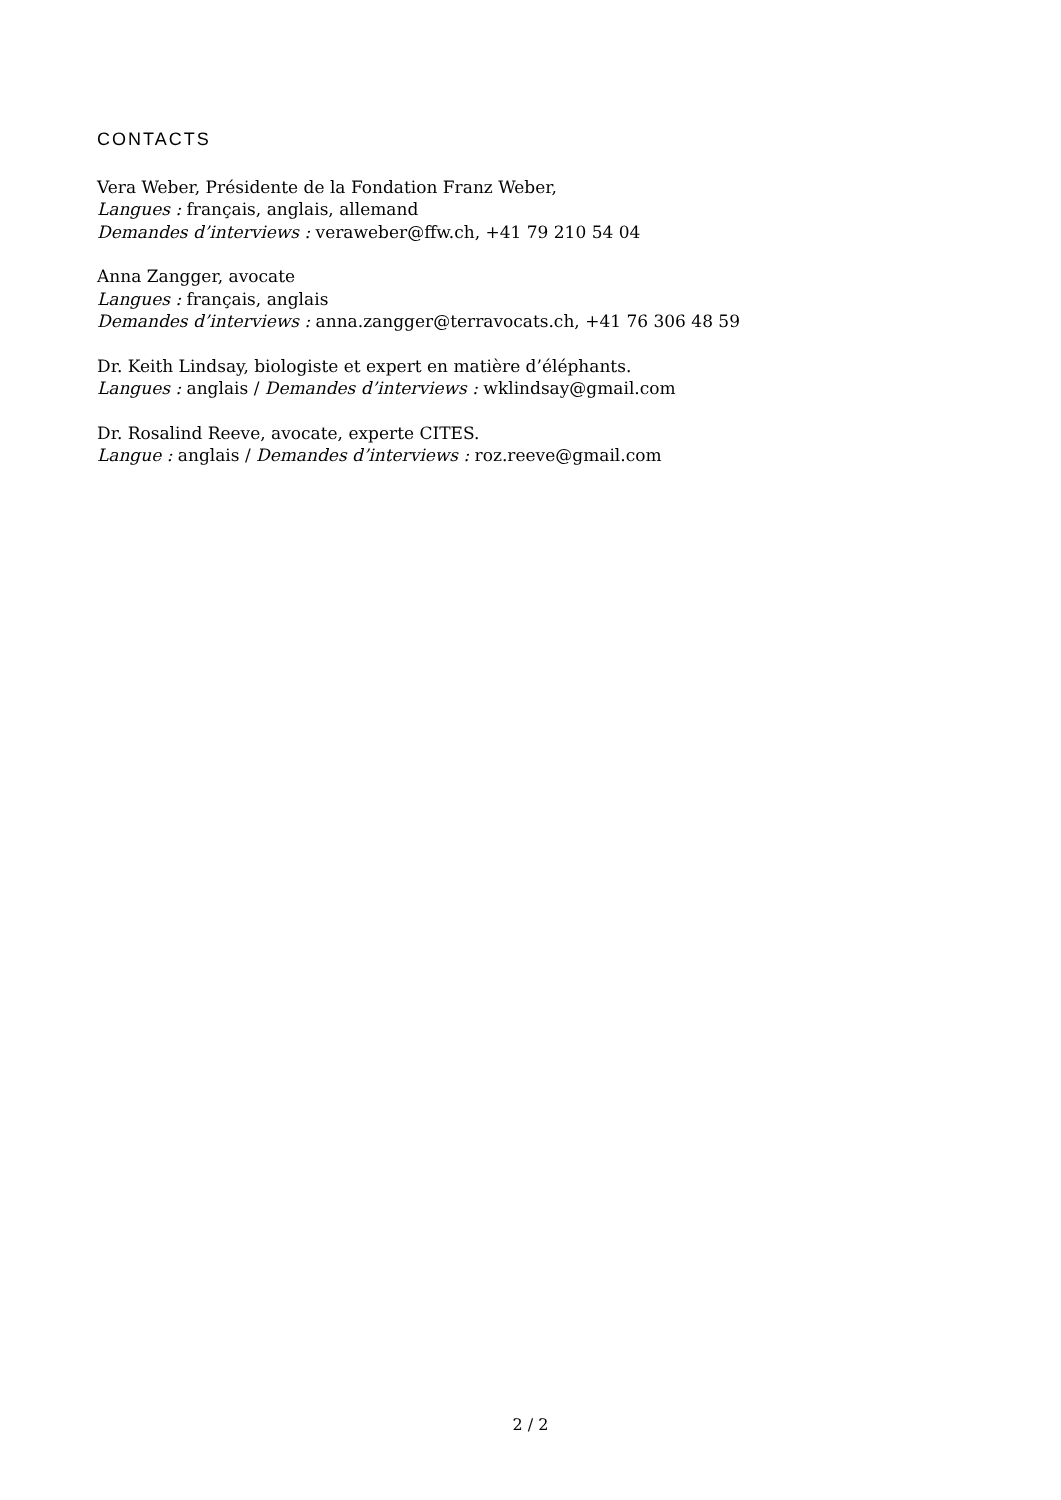CONTACTS
Vera Weber, Présidente de la Fondation Franz Weber,
Langues : français, anglais, allemand
Demandes d’interviews : veraweber@ffw.ch, +41 79 210 54 04
Anna Zangger, avocate
Langues : français, anglais
Demandes d’interviews : anna.zangger@terravocats.ch, +41 76 306 48 59
Dr. Keith Lindsay, biologiste et expert en matière d’éléphants.
Langues : anglais / Demandes d’interviews : wklindsay@gmail.com
Dr. Rosalind Reeve, avocate, experte CITES.
Langue : anglais / Demandes d’interviews : roz.reeve@gmail.com
2 / 2